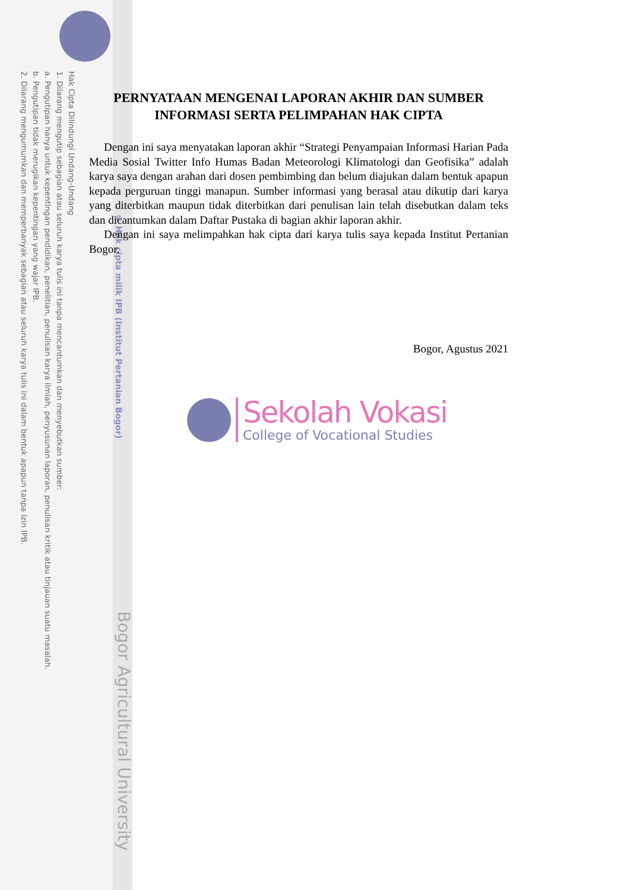Hak Cipta Dilindungi Undang-Undang
1. Dilarang mengutip sebagian atau seluruh karya tulis ini tanpa mencantumkan dan menyebutkan sumber:
a. Pengutipan hanya untuk kepentingan pendidikan, penelitian, penulisan karya ilmiah, penyusunan laporan, penulisan kritik atau tinjauan suatu masalah.
b. Pengutipan tidak merugikan kepentingan yang wajar IPB.
2. Dilarang mengumumkan dan memperbanyak sebagian atau seluruh karya tulis ini dalam bentuk apapun tanpa izin IPB.
© Hak cipta milik IPB (Institut Pertanian Bogor)
Bogor Agricultural University
PERNYATAAN MENGENAI LAPORAN AKHIR DAN SUMBER INFORMASI SERTA PELIMPAHAN HAK CIPTA
Dengan ini saya menyatakan laporan akhir “Strategi Penyampaian Informasi Harian Pada Media Sosial Twitter Info Humas Badan Meteorologi Klimatologi dan Geofisika” adalah karya saya dengan arahan dari dosen pembimbing dan belum diajukan dalam bentuk apapun kepada perguruan tinggi manapun. Sumber informasi yang berasal atau dikutip dari karya yang diterbitkan maupun tidak diterbitkan dari penulisan lain telah disebutkan dalam teks dan dicantumkan dalam Daftar Pustaka di bagian akhir laporan akhir.
Dengan ini saya melimpahkan hak cipta dari karya tulis saya kepada Institut Pertanian Bogor.
Bogor, Agustus 2021
Sekolah Vokasi
College of Vocational Studies